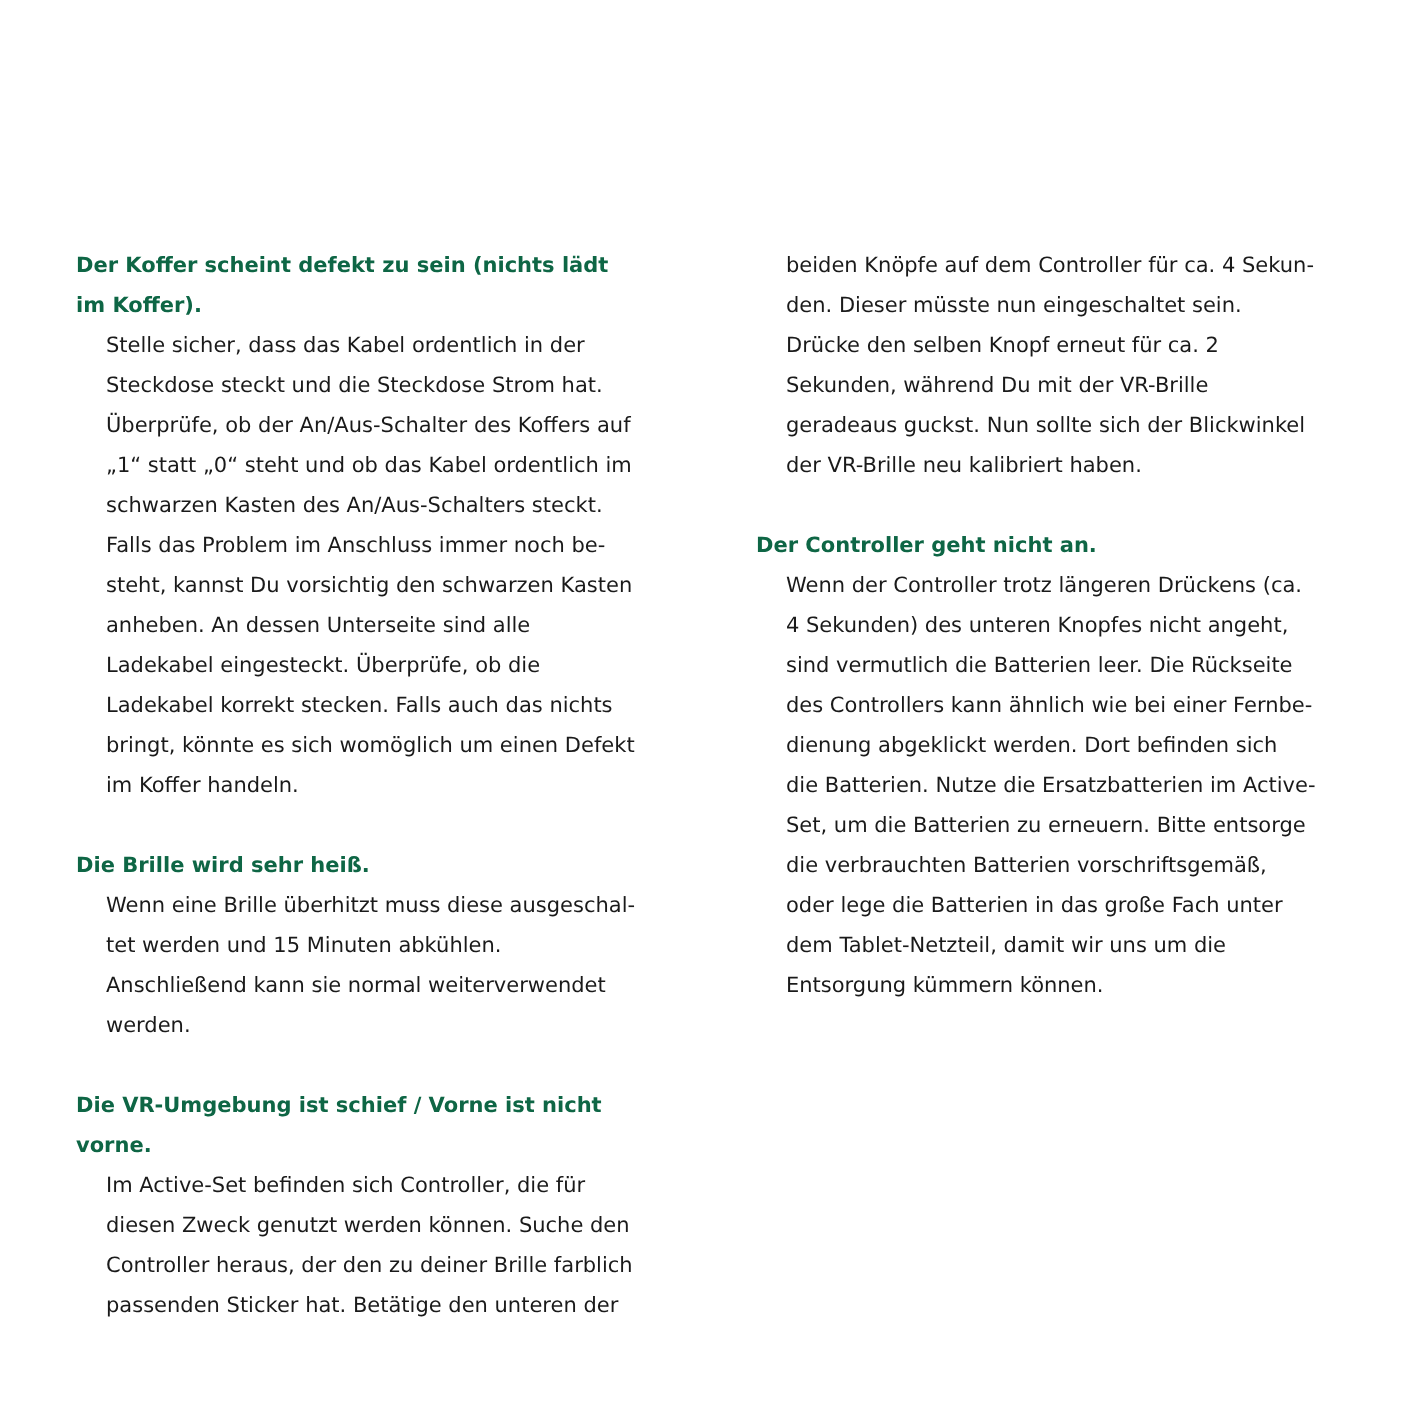Der Koffer scheint defekt zu sein (nichts lädt im Koffer).
Stelle sicher, dass das Kabel ordentlich in der Steckdose steckt und die Steckdose Strom hat. Überprüfe, ob der An/Aus-Schalter des Koffers auf „1“ statt „0“ steht und ob das Kabel ordentlich im schwarzen Kasten des An/Aus-Schalters steckt. Falls das Problem im Anschluss immer noch be­steht, kannst Du vorsichtig den schwarzen Kasten anheben. An dessen Unterseite sind alle Ladekabel eingesteckt. Überprüfe, ob die Ladekabel korrekt stecken. Falls auch das nichts bringt, könnte es sich womöglich um einen Defekt im Koffer handeln.
Die Brille wird sehr heiß.
Wenn eine Brille überhitzt muss diese ausgeschal­tet werden und 15 Minuten abkühlen. Anschließend kann sie normal weiterverwendet werden.
Die VR-Umgebung ist schief / Vorne ist nicht vorne.
Im Active-Set befinden sich Controller, die für diesen Zweck genutzt werden können. Suche den Controller heraus, der den zu deiner Brille farblich passenden Sticker hat. Betätige den unteren der
beiden Knöpfe auf dem Controller für ca. 4 Sekun­den. Dieser müsste nun eingeschaltet sein. Drücke den selben Knopf erneut für ca. 2 Sekunden, während Du mit der VR-Brille geradeaus guckst. Nun sollte sich der Blickwinkel der VR-Brille neu kalibriert haben.
Der Controller geht nicht an.
Wenn der Controller trotz längeren Drückens (ca. 4 Sekunden) des unteren Knopfes nicht angeht, sind vermutlich die Batterien leer. Die Rückseite des Controllers kann ähnlich wie bei einer Fernbe­dienung abgeklickt werden. Dort befinden sich die Batterien. Nutze die Ersatzbatterien im Active-Set, um die Batterien zu erneuern. Bitte entsorge die verbrauchten Batterien vorschriftsgemäß, oder lege die Batterien in das große Fach unter dem Tablet-Netzteil, damit wir uns um die Entsorgung kümmern können.